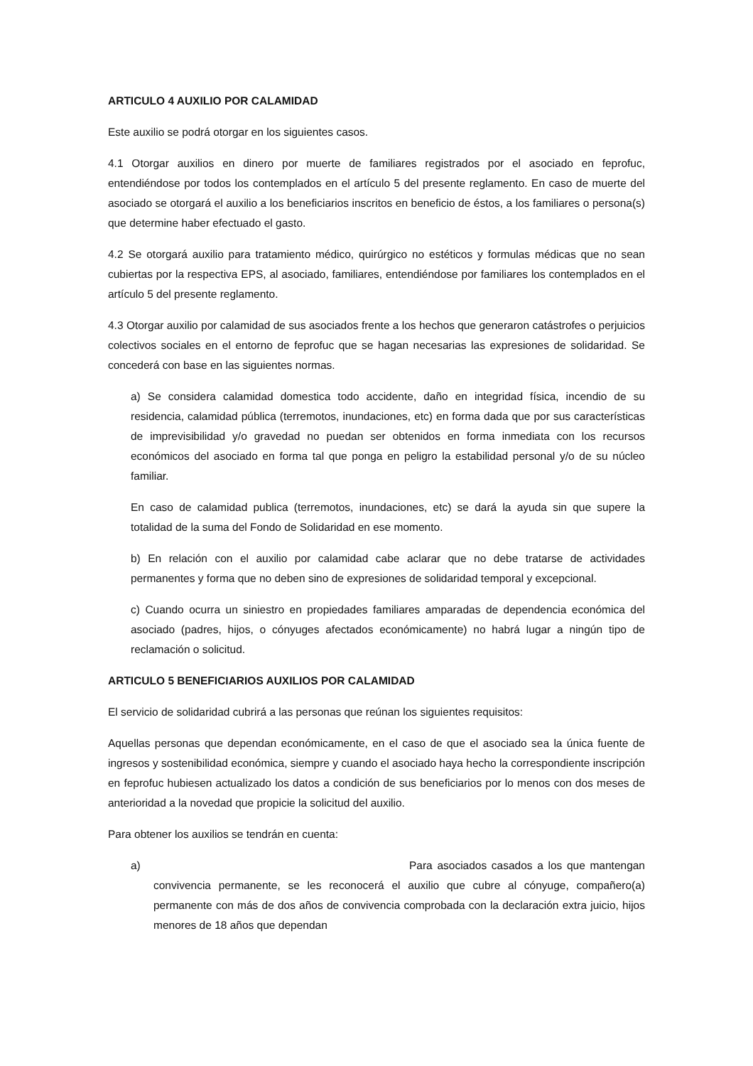ARTICULO 4 AUXILIO POR CALAMIDAD
Este auxilio se podrá otorgar en los siguientes casos.
4.1 Otorgar auxilios en dinero por muerte de familiares registrados por el asociado en feprofuc, entendiéndose por todos los contemplados en el artículo 5 del presente reglamento. En caso de muerte del asociado se otorgará el auxilio a los beneficiarios inscritos en beneficio de éstos, a los familiares o persona(s) que determine haber efectuado el gasto.
4.2 Se otorgará auxilio para tratamiento médico, quirúrgico no estéticos y formulas médicas que no sean cubiertas por la respectiva EPS, al asociado, familiares, entendiéndose por familiares los contemplados en el artículo 5 del presente reglamento.
4.3 Otorgar auxilio por calamidad de sus asociados frente a los hechos que generaron catástrofes o perjuicios colectivos sociales en el entorno de feprofuc que se hagan necesarias las expresiones de solidaridad. Se concederá con base en las siguientes normas.
a) Se considera calamidad domestica todo accidente, daño en integridad física, incendio de su residencia, calamidad pública (terremotos, inundaciones, etc) en forma dada que por sus características de imprevisibilidad y/o gravedad no puedan ser obtenidos en forma inmediata con los recursos económicos del asociado en forma tal que ponga en peligro la estabilidad personal y/o de su núcleo familiar.
En caso de calamidad publica (terremotos, inundaciones, etc) se dará la ayuda sin que supere la totalidad de la suma del Fondo de Solidaridad en ese momento.
b) En relación con el auxilio por calamidad cabe aclarar que no debe tratarse de actividades permanentes y forma que no deben sino de expresiones de solidaridad temporal y excepcional.
c) Cuando ocurra un siniestro en propiedades familiares amparadas de dependencia económica del asociado (padres, hijos, o cónyuges afectados económicamente) no habrá lugar a ningún tipo de reclamación o solicitud.
ARTICULO 5 BENEFICIARIOS AUXILIOS POR CALAMIDAD
El servicio de solidaridad cubrirá a las personas que reúnan los siguientes requisitos:
Aquellas personas que dependan económicamente, en el caso de que el asociado sea la única fuente de ingresos y sostenibilidad económica, siempre y cuando el asociado haya hecho la correspondiente inscripción en feprofuc hubiesen actualizado los datos a condición de sus beneficiarios por lo menos con dos meses de anterioridad a la novedad que propicie la solicitud del auxilio.
Para obtener los auxilios se tendrán en cuenta:
a) Para asociados casados a los que mantengan convivencia permanente, se les reconocerá el auxilio que cubre al cónyuge, compañero(a) permanente con más de dos años de convivencia comprobada con la declaración extra juicio, hijos menores de 18 años que dependan